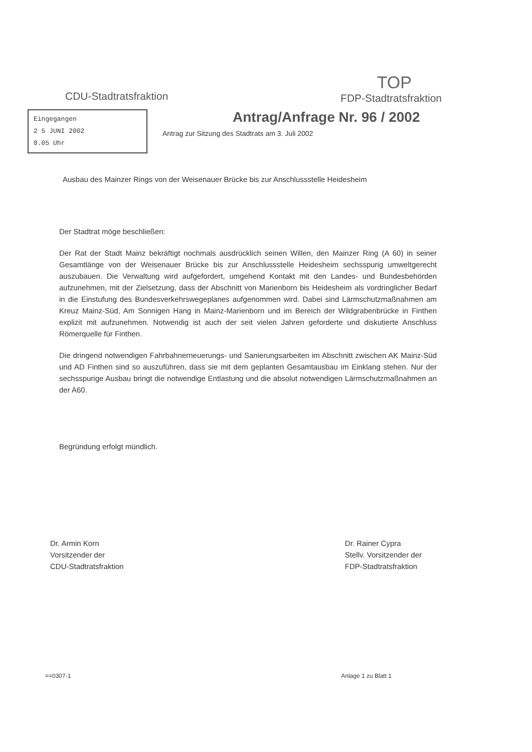CDU-Stadtratsfraktion
TOP
FDP-Stadtratsfraktion
Eingegangen
2 5 JUNI 2002
8.05 Uhr
Antrag/Anfrage Nr. 96 / 2002
Antrag zur Sitzung des Stadtrats am 3. Juli 2002
Ausbau des Mainzer Rings von der Weisenauer Brücke bis zur Anschlussstelle Heidesheim
Der Stadtrat möge beschließen:
Der Rat der Stadt Mainz bekräftigt nochmals ausdrücklich seinen Willen, den Mainzer Ring (A 60) in seiner Gesamtlänge von der Weisenauer Brücke bis zur Anschlussstelle Heidesheim sechsspurig umweltgerecht auszubauen. Die Verwaltung wird aufgefordert, umgehend Kontakt mit den Landes- und Bundesbehörden aufzunehmen, mit der Zielsetzung, dass der Abschnitt von Marienborn bis Heidesheim als vordringlicher Bedarf in die Einstufung des Bundesverkehrswegeplanes aufgenommen wird. Dabei sind Lärmschutzmaßnahmen am Kreuz Mainz-Süd, Am Sonnigen Hang in Mainz-Marienborn und im Bereich der Wildgrabenbrücke in Finthen explizit mit aufzunehmen. Notwendig ist auch der seit vielen Jahren geforderte und diskutierte Anschluss Römerquelle für Finthen.
Die dringend notwendigen Fahrbahnerneuerungs- und Sanierungsarbeiten im Abschnitt zwischen AK Mainz-Süd und AD Finthen sind so auszuführen, dass sie mit dem geplanten Gesamtausbau im Einklang stehen. Nur der sechsspurige Ausbau bringt die notwendige Entlastung und die absolut notwendigen Lärmschutzmaßnahmen an der A60.
Begründung erfolgt mündlich.
Dr. Armin Korn
Vorsitzender der
CDU-Stadtratsfraktion
Dr. Rainer Cypra
Stellv. Vorsitzender der
FDP-Stadtratsfraktion
==0307-1 Anlage 1 zu Blatt 1